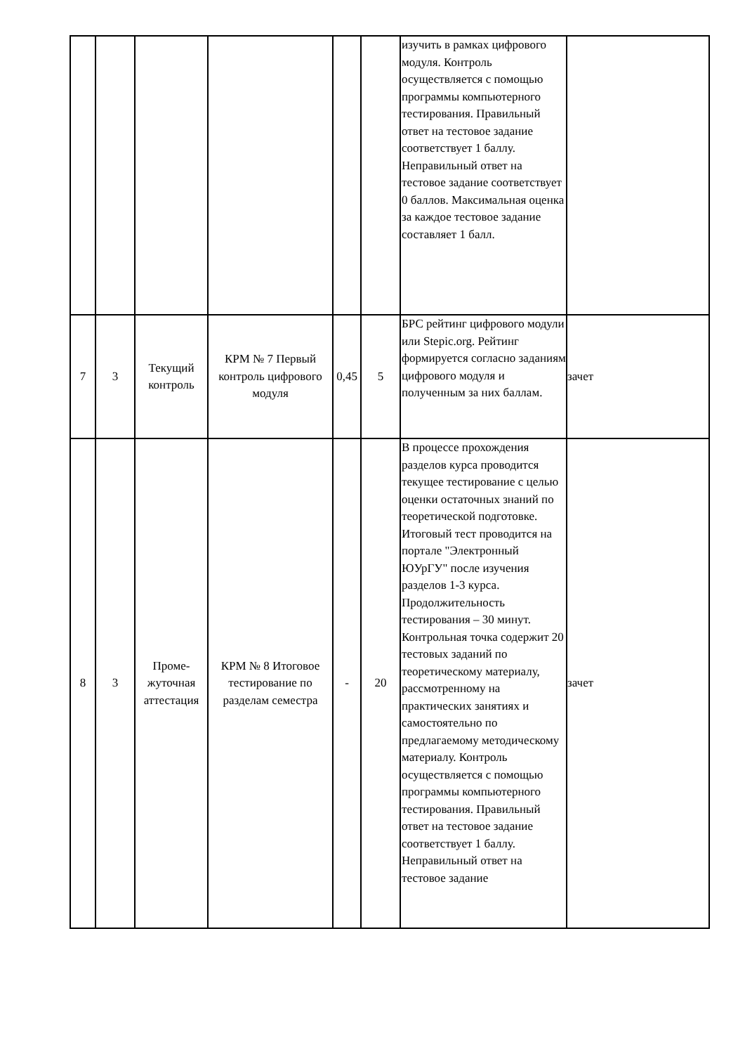| | | | | | | изучить в рамках цифрового модуля. Контроль осуществляется с помощью программы компьютерного тестирования. Правильный ответ на тестовое задание соответствует 1 баллу. Неправильный ответ на тестовое задание соответствует 0 баллов. Максимальная оценка за каждое тестовое задание составляет 1 балл. | |
| 7 | 3 | Текущий контроль | КРМ № 7 Первый контроль цифрового модуля | 0,45 | 5 | БРС рейтинг цифрового модули или Stepic.org. Рейтинг формируется согласно заданиям цифрового модуля и полученным за них баллам. | зачет |
| 8 | 3 | Проме-жуточная аттестация | КРМ № 8 Итоговое тестирование по разделам семестра | - | 20 | В процессе прохождения разделов курса проводится текущее тестирование с целью оценки остаточных знаний по теоретической подготовке. Итоговый тест проводится на портале "Электронный ЮУрГУ" после изучения разделов 1-3 курса. Продолжительность тестирования – 30 минут. Контрольная точка содержит 20 тестовых заданий по теоретическому материалу, рассмотренному на практических занятиях и самостоятельно по предлагаемому методическому материалу. Контроль осуществляется с помощью программы компьютерного тестирования. Правильный ответ на тестовое задание соответствует 1 баллу. Неправильный ответ на тестовое задание | зачет |